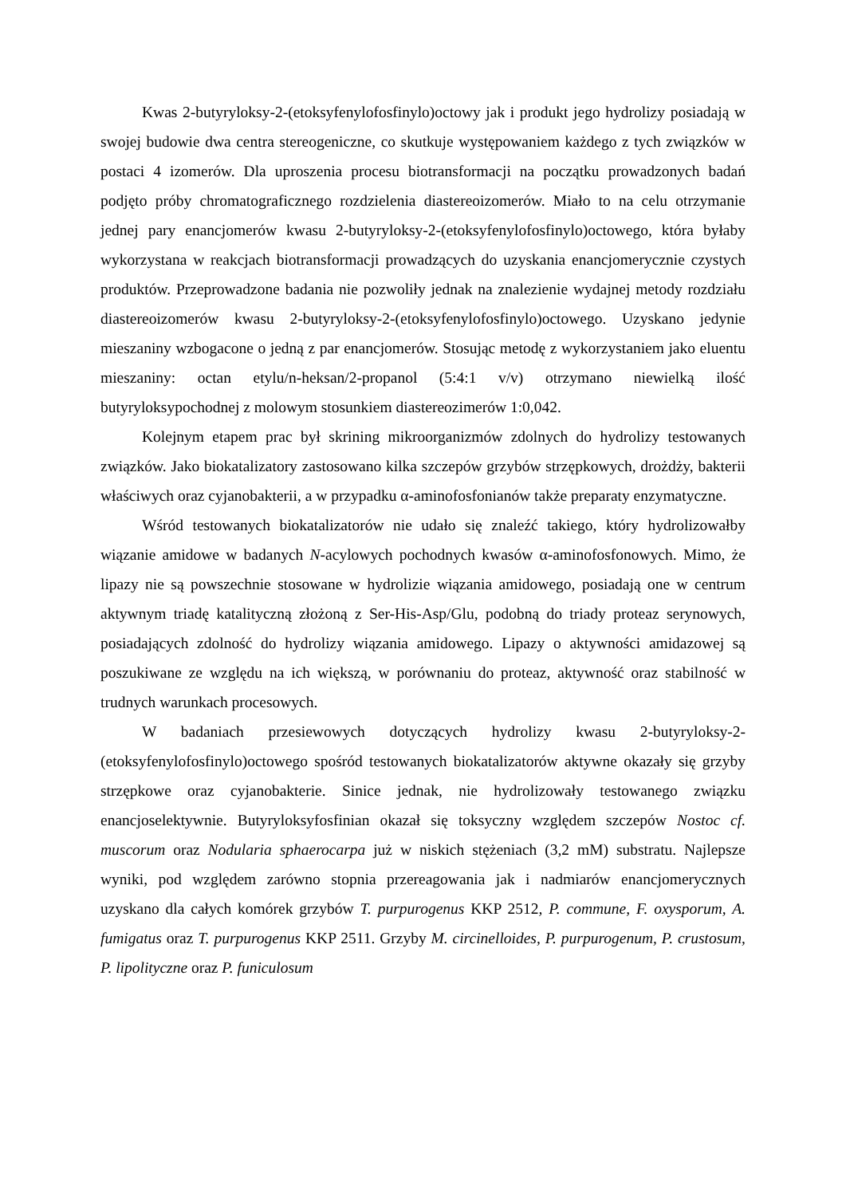Kwas 2-butyryloksy-2-(etoksyfenylofosfinylo)octowy jak i produkt jego hydrolizy posiadają w swojej budowie dwa centra stereogeniczne, co skutkuje występowaniem każdego z tych związków w postaci 4 izomerów. Dla uproszenia procesu biotransformacji na początku prowadzonych badań podjęto próby chromatograficznego rozdzielenia diastereoizomerów. Miało to na celu otrzymanie jednej pary enancjomerów kwasu 2-butyryloksy-2-(etoksyfenylofosfinylo)octowego, która byłaby wykorzystana w reakcjach biotransformacji prowadzących do uzyskania enancjomerycznie czystych produktów. Przeprowadzone badania nie pozwoliły jednak na znalezienie wydajnej metody rozdziału diastereoizomerów kwasu 2-butyryloksy-2-(etoksyfenylofosfinylo)octowego. Uzyskano jedynie mieszaniny wzbogacone o jedną z par enancjomerów. Stosując metodę z wykorzystaniem jako eluentu mieszaniny: octan etylu/n-heksan/2-propanol (5:4:1 v/v) otrzymano niewielką ilość butyryloksypochodnej z molowym stosunkiem diastereozimerów 1:0,042.
Kolejnym etapem prac był skrining mikroorganizmów zdolnych do hydrolizy testowanych związków. Jako biokatalizatory zastosowano kilka szczepów grzybów strzępkowych, drożdży, bakterii właściwych oraz cyjanobakterii, a w przypadku α-aminofosfonianów także preparaty enzymatyczne.
Wśród testowanych biokatalizatorów nie udało się znaleźć takiego, który hydrolizowałby wiązanie amidowe w badanych N-acylowych pochodnych kwasów α-aminofosfonowych. Mimo, że lipazy nie są powszechnie stosowane w hydrolizie wiązania amidowego, posiadają one w centrum aktywnym triadę katalityczną złożoną z Ser-His-Asp/Glu, podobną do triady proteaz serynowych, posiadających zdolność do hydrolizy wiązania amidowego. Lipazy o aktywności amidazowej są poszukiwane ze względu na ich większą, w porównaniu do proteaz, aktywność oraz stabilność w trudnych warunkach procesowych.
W badaniach przesiewowych dotyczących hydrolizy kwasu 2-butyryloksy-2-(etoksyfenylofosfinylo)octowego spośród testowanych biokatalizatorów aktywne okazały się grzyby strzępkowe oraz cyjanobakterie. Sinice jednak, nie hydrolizowały testowanego związku enancjoselektywnie. Butyryloksyfosfinian okazał się toksyczny względem szczepów Nostoc cf. muscorum oraz Nodularia sphaerocarpa już w niskich stężeniach (3,2 mM) substratu. Najlepsze wyniki, pod względem zarówno stopnia przereagowania jak i nadmiarów enancjomerycznych uzyskano dla całych komórek grzybów T. purpurogenus KKP 2512, P. commune, F. oxysporum, A. fumigatus oraz T. purpurogenus KKP 2511. Grzyby M. circinelloides, P. purpurogenum, P. crustosum, P. lipolityczne oraz P. funiculosum